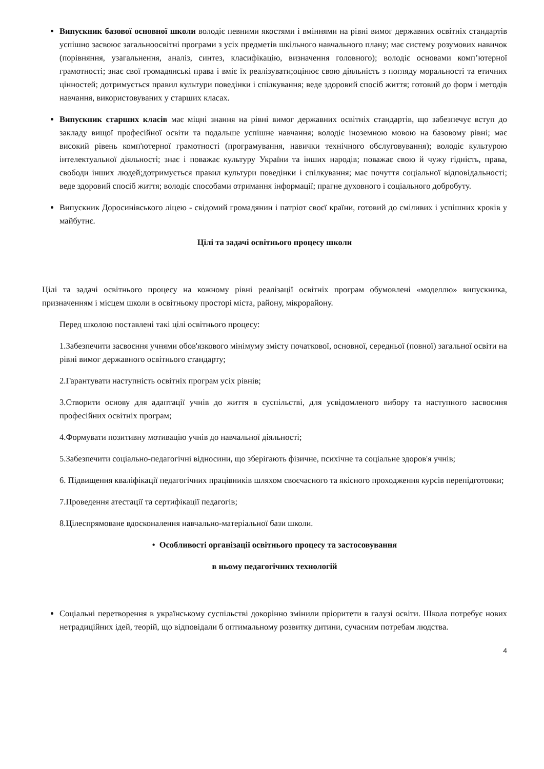Випускник базової основної школи володіє певними якостями і вміннями на рівні вимог державних освітніх стандартів успішно засвоює загальноосвітні програми з усіх предметів шкільного навчального плану; має систему розумових навичок (порівняння, узагальнення, аналіз, синтез, класифікацію, визначення головного); володіє основами комп’ютерної грамотності; знає свої громадянські права і вміє їх реалізувати;оцінює свою діяльність з погляду моральності та етичних цінностей; дотримується правил культури поведінки і спілкування; веде здоровий спосіб життя; готовий до форм і методів навчання, використовуваних у старших класах.
Випускник старших класів має міцні знання на рівні вимог державних освітніх стандартів, що забезпечує вступ до закладу вищої професійної освіти та подальше успішне навчання; володіє іноземною мовою на базовому рівні; має високий рівень комп'ютерної грамотності (програмування, навички технічного обслуговування); володіє культурою інтелектуальної діяльності; знає і поважає культуру України та інших народів; поважає свою й чужу гідність, права, свободи інших людей;дотримується правил культури поведінки і спілкування; має почуття соціальної відповідальності; веде здоровий спосіб життя; володіє способами отримання інформації; прагне духовного і соціального добробуту.
Випускник Доросинівського ліцею - свідомий громадянин і патріот своєї країни, готовий до сміливих і успішних кроків у майбутнє.
Цілі та задачі освітнього процесу школи
Цілі та задачі освітнього процесу на кожному рівні реалізації освітніх програм обумовлені «моделлю» випускника, призначенням і місцем школи в освітньому просторі міста, району, мікрорайону.
Перед школою поставлені такі цілі освітнього процесу:
1.Забезпечити засвоєння учнями обов'язкового мінімуму змісту початкової, основної, середньої (повної) загальної освіти на рівні вимог державного освітнього стандарту;
2.Гарантувати наступність освітніх програм усіх рівнів;
3.Створити основу для адаптації учнів до життя в суспільстві, для усвідомленого вибору та наступного засвоєння професійних освітніх програм;
4.Формувати позитивну мотивацію учнів до навчальної діяльності;
5.Забезпечити соціально-педагогічні відносини, що зберігають фізичне, психічне та соціальне здоров'я учнів;
6. Підвищення кваліфікації педагогічних працівників шляхом своєчасного та якісного проходження курсів перепідготовки;
7.Проведення атестації та сертифікації педагогів;
8.Цілеспрямоване вдосконалення навчально-матеріальної бази школи.
• Особливості організації освітнього процесу та застосовування
в ньому педагогічних технологій
Соціальні перетворення в українському суспільстві докорінно змінили пріоритети в галузі освіти. Школа потребує нових нетрадиційних ідей, теорій, що відповідали б оптимальному розвитку дитини, сучасним потребам людства.
4